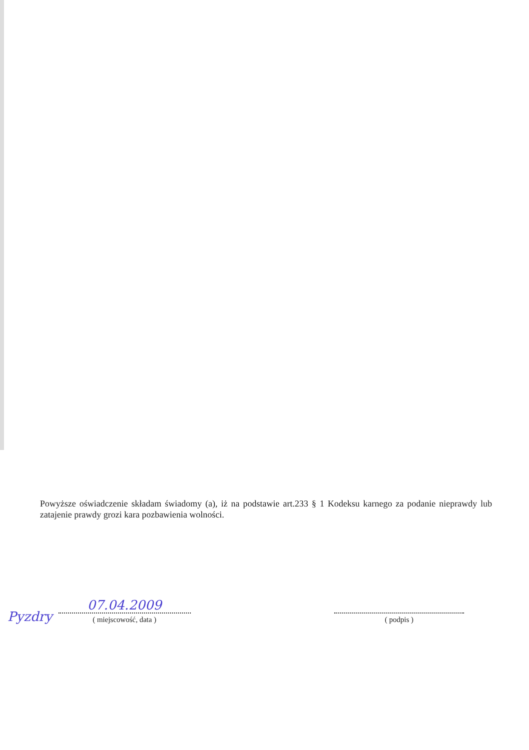Powyższe oświadczenie składam świadomy (a), iż na podstawie art.233 § 1 Kodeksu karnego za podanie nieprawdy lub zatajenie prawdy grozi kara pozbawienia wolności.
Pyzdry
07.04.2009
( miejscowość, data )
( podpis )